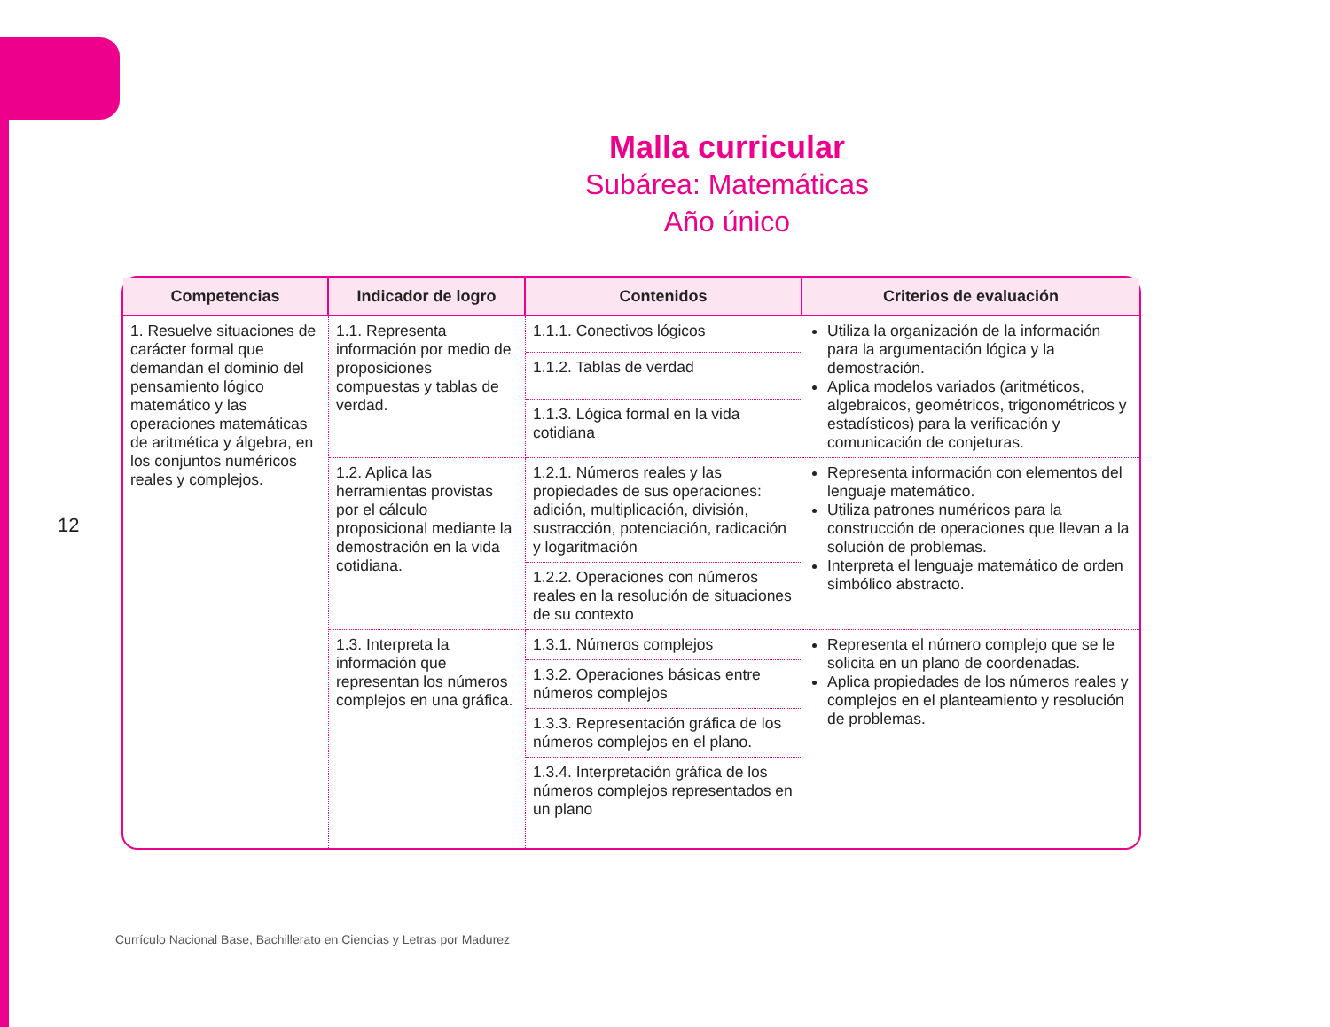Malla curricular
Subárea: Matemáticas
Año único
12
| Competencias | Indicador de logro | Contenidos | Criterios de evaluación |
| --- | --- | --- | --- |
| 1. Resuelve situaciones de carácter formal que demandan el dominio del pensamiento lógico matemático y las operaciones matemáticas de aritmética y álgebra, en los conjuntos numéricos reales y complejos. | 1.1. Representa información por medio de proposiciones compuestas y tablas de verdad. | 1.1.1. Conectivos lógicos | Utiliza la organización de la información para la argumentación lógica y la demostración. Aplica modelos variados (aritméticos, algebraicos, geométricos, trigonométricos y estadísticos) para la verificación y comunicación de conjeturas. |
| | | 1.1.2. Tablas de verdad | |
| | | 1.1.3. Lógica formal en la vida cotidiana | |
| | 1.2. Aplica las herramientas provistas por el cálculo proposicional mediante la demostración en la vida cotidiana. | 1.2.1. Números reales y las propiedades de sus operaciones: adición, multiplicación, división, sustracción, potenciación, radicación y logaritmación | Representa información con elementos del lenguaje matemático. Utiliza patrones numéricos para la construcción de operaciones que llevan a la solución de problemas. Interpreta el lenguaje matemático de orden simbólico abstracto. |
| | | 1.2.2. Operaciones con números reales en la resolución de situaciones de su contexto | |
| | 1.3. Interpreta la información que representan los números complejos en una gráfica. | 1.3.1. Números complejos | Representa el número complejo que se le solicita en un plano de coordenadas. Aplica propiedades de los números reales y complejos en el planteamiento y resolución de problemas. |
| | | 1.3.2. Operaciones básicas entre números complejos | |
| | | 1.3.3. Representación gráfica de los números complejos en el plano. | |
| | | 1.3.4. Interpretación gráfica de los números complejos representados en un plano | |
Currículo Nacional Base, Bachillerato en Ciencias y Letras por Madurez